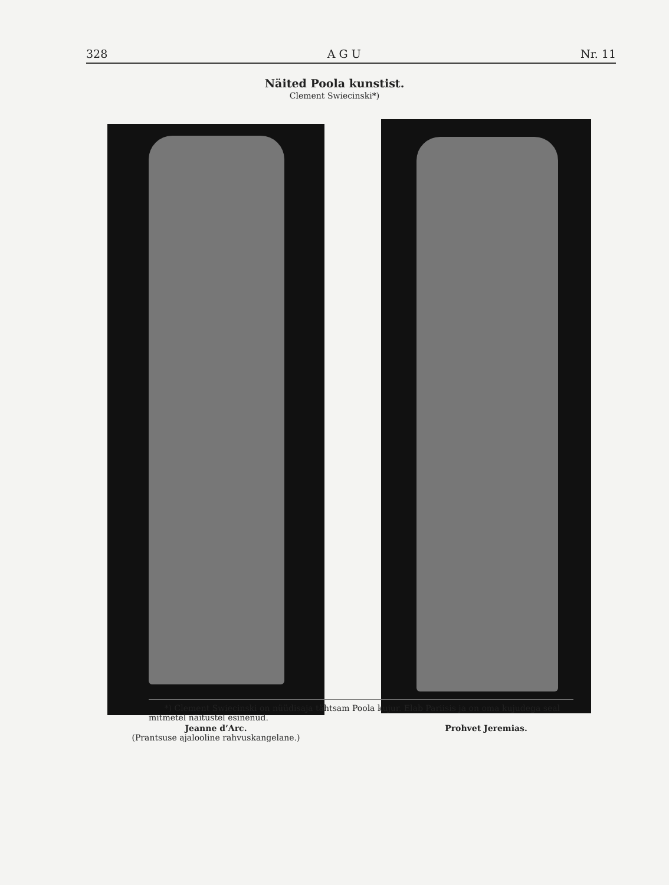328 A G U Nr. 11
Näited Poola kunstist.
Clement Swiecinski*)
Jeanne d’Arc.
(Prantsuse ajalooline rahvuskangelane.)
Prohvet Jeremias.
*) Clement Swiecinski on nüüdisaja tähtsam Poola kujur. Elab Pariisis ja on oma kujudega seal mitmetel näitustel esinenud.